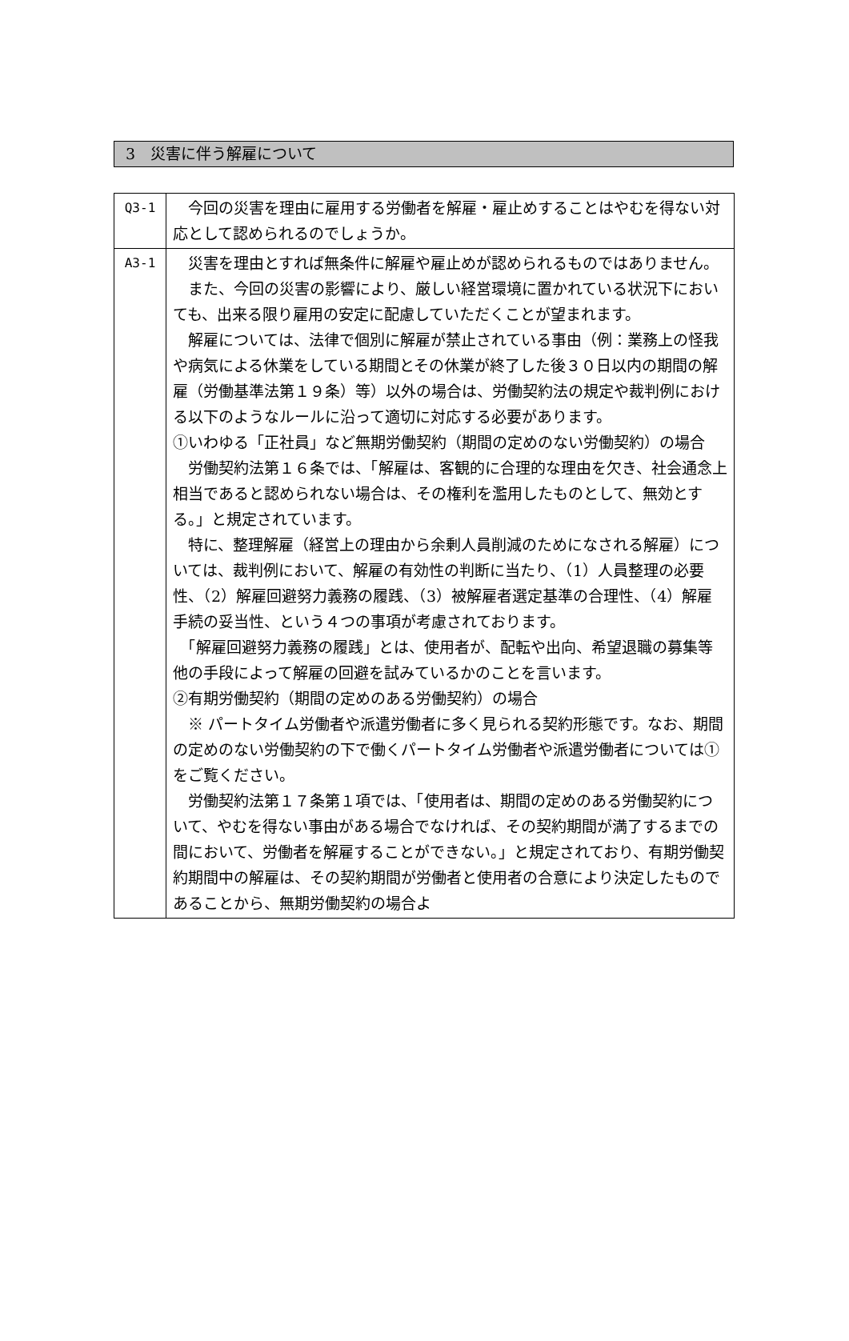3　災害に伴う解雇について
| Q3-1 | 今回の災害を理由に雇用する労働者を解雇・雇止めすることはやむを得ない対応として認められるのでしょうか。 |
| A3-1 | 災害を理由とすれば無条件に解雇や雇止めが認められるものではありません。 また、今回の災害の影響により、厳しい経営環境に置かれている状況下においても、出来る限り雇用の安定に配慮していただくことが望まれます。 解雇については、法律で個別に解雇が禁止されている事由（例：業務上の怪我や病気による休業をしている期間とその休業が終了した後３０日以内の期間の解雇（労働基準法第１９条）等）以外の場合は、労働契約法の規定や裁判例における以下のようなルールに沿って適切に対応する必要があります。 ①いわゆる「正社員」など無期労働契約（期間の定めのない労働契約）の場合 労働契約法第１６条では、「解雇は、客観的に合理的な理由を欠き、社会通念上相当であると認められない場合は、その権利を濫用したものとして、無効とする。」と規定されています。 特に、整理解雇（経営上の理由から余剰人員削減のためになされる解雇）については、裁判例において、解雇の有効性の判断に当たり、（1）人員整理の必要性、（2）解雇回避努力義務の履践、（3）被解雇者選定基準の合理性、（4）解雇手続の妥当性、という４つの事項が考慮されております。 「解雇回避努力義務の履践」とは、使用者が、配転や出向、希望退職の募集等他の手段によって解雇の回避を試みているかのことを言います。 ②有期労働契約（期間の定めのある労働契約）の場合 ※ パートタイム労働者や派遣労働者に多く見られる契約形態です。なお、期間の定めのない労働契約の下で働くパートタイム労働者や派遣労働者については①をご覧ください。 労働契約法第１７条第１項では、「使用者は、期間の定めのある労働契約について、やむを得ない事由がある場合でなければ、その契約期間が満了するまでの間において、労働者を解雇することができない。」と規定されており、有期労働契約期間中の解雇は、その契約期間が労働者と使用者の合意により決定したものであることから、無期労働契約の場合よ |